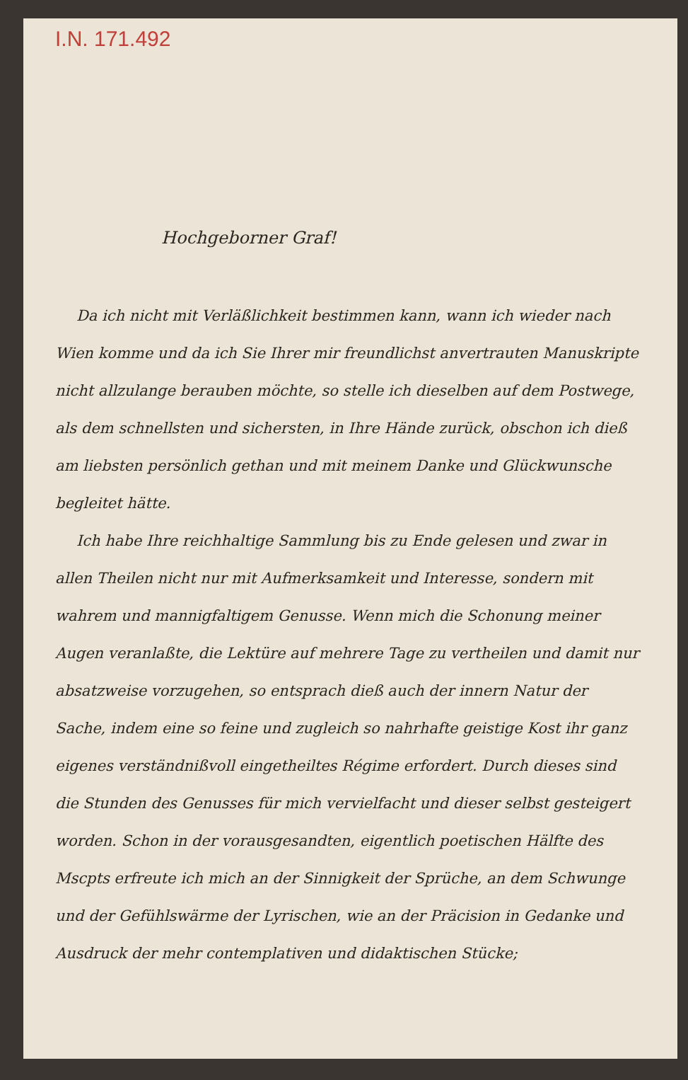I.N. 171.492
Hochgeborner Graf!
Da ich nicht mit Verläßlichkeit bestimmen kann, wann ich wieder nach Wien komme und da ich Sie Ihrer mir freundlichst anvertrauten Manuskripte nicht allzulange berauben möchte, so stelle ich dieselben auf dem Postwege, als dem schnellsten und sichersten, in Ihre Hände zurück, obschon ich dieß am liebsten persönlich gethan und mit meinem Danke und Glückwunsche begleitet hätte.
Ich habe Ihre reichhaltige Sammlung bis zu Ende gelesen und zwar in allen Theilen nicht nur mit Aufmerksamkeit und Interesse, sondern mit wahrem und mannigfaltigem Genusse. Wenn mich die Schonung meiner Augen veranlaßte, die Lektüre auf mehrere Tage zu vertheilen und damit nur absatzweise vorzugehen, so entsprach dieß auch der innern Natur der Sache, indem eine so feine und zugleich so nahrhafte geistige Kost ihr ganz eigenes verständnißvoll eingetheiltes Régime erfordert. Durch dieses sind die Stunden des Genusses für mich vervielfacht und dieser selbst gesteigert worden. Schon in der vorausgesandten, eigentlich poetischen Hälfte des Mscpts erfreute ich mich an der Sinnigkeit der Sprüche, an dem Schwunge und der Gefühlswärme der Lyrischen, wie an der Präcision in Gedanke und Ausdruck der mehr contemplativen und didaktischen Stücke;